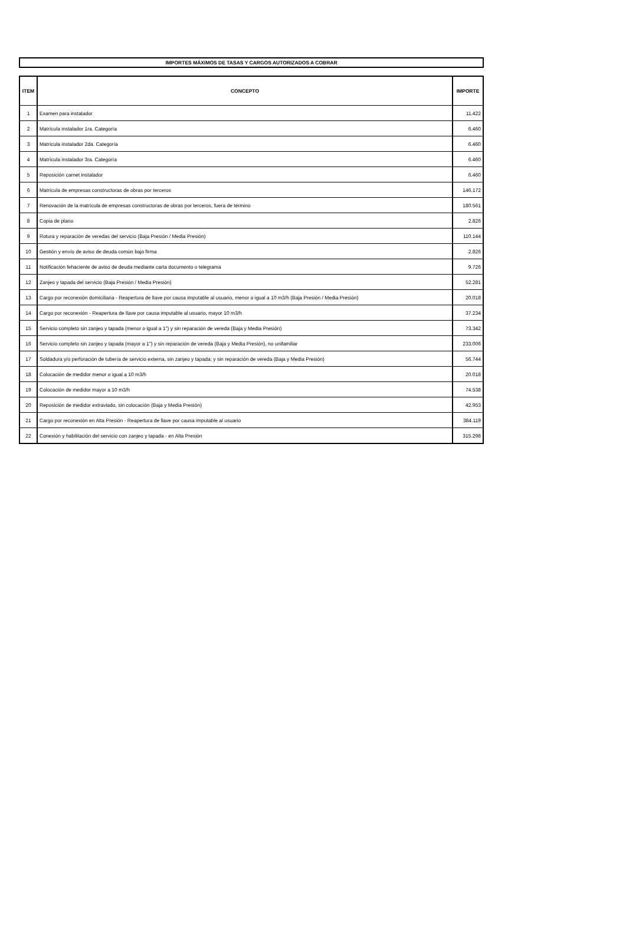IMPORTES MÁXIMOS DE TASAS Y CARGOS AUTORIZADOS A COBRAR
| ITEM | CONCEPTO | IMPORTE |
| --- | --- | --- |
| 1 | Examen para instalador | 11.422 |
| 2 | Matrícula instalador 1ra. Categoría | 6.460 |
| 3 | Matrícula instalador 2da. Categoría | 6.460 |
| 4 | Matrícula instalador 3ra. Categoría | 6.460 |
| 5 | Reposición carnet instalador | 6.460 |
| 6 | Matrícula de empresas constructoras de obras por terceros | 146.172 |
| 7 | Renovación de la matrícula de empresas constructoras de obras por terceros, fuera de término | 180.561 |
| 8 | Copia de plano | 2.826 |
| 9 | Rotura y reparación de veredas del servicio (Baja Presión / Media Presión) | 110.144 |
| 10 | Gestión y envío de aviso de deuda común bajo firma | 2.826 |
| 11 | Notificación fehaciente de aviso de deuda mediante carta documento o telegrama | 9.726 |
| 12 | Zanjeo y tapada del servicio (Baja Presión / Media Presión) | 52.281 |
| 13 | Cargo por reconexión domiciliaria - Reapertura de llave por causa imputable al usuario, menor o igual a 10 m3/h (Baja Presión / Media Presión) | 20.018 |
| 14 | Cargo por reconexión - Reapertura de llave por causa imputable al usuario, mayor 10 m3/h | 37.234 |
| 15 | Servicio completo sin zanjeo y tapada (menor o igual a 1") y sin reparación de vereda (Baja y Media Presión) | 73.342 |
| 16 | Servicio completo sin zanjeo y tapada (mayor a 1") y sin reparación de vereda (Baja y Media Presión), no unifamiliar | 233.006 |
| 17 | Soldadura y/o perforación de tubería de servicio externa, sin zanjeo y tapada; y sin reparación de vereda (Baja y Media Presión) | 56.744 |
| 18 | Colocación de medidor menor o igual a 10 m3/h | 20.018 |
| 19 | Colocación de medidor mayor a 10 m3/h | 74.538 |
| 20 | Reposición de medidor extraviado, sin colocación (Baja y Media Presión) | 42.953 |
| 21 | Cargo por reconexión en Alta Presión - Reapertura de llave por causa imputable al usuario | 384.119 |
| 22 | Conexión y habilitación del servicio con zanjeo y tapada - en Alta Presión | 315.298 |